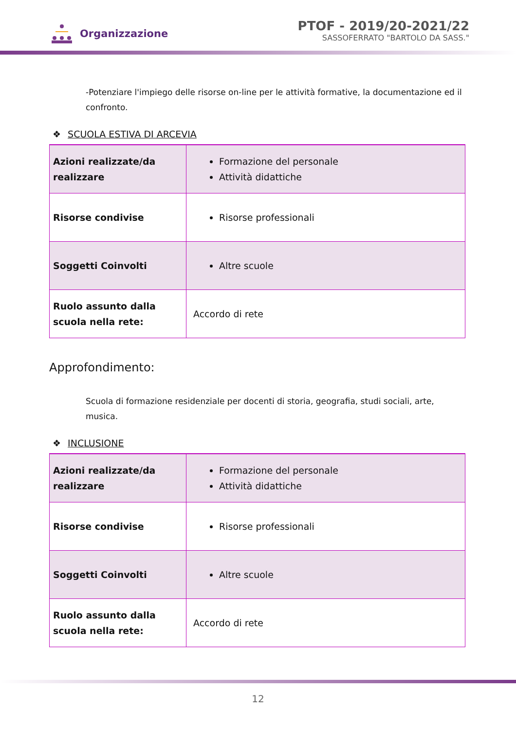Organizzazione
PTOF - 2019/20-2021/22
SASSOFERRATO "BARTOLO DA SASS."
-Potenziare l'impiego delle risorse on-line per le attività formative, la documentazione ed il confronto.
❖ SCUOLA ESTIVA DI ARCEVIA
| Azioni realizzate/da realizzare | Formazione del personale Attività didattiche |
| Risorse condivise | Risorse professionali |
| Soggetti Coinvolti | Altre scuole |
| Ruolo assunto dalla scuola nella rete: | Accordo di rete |
Approfondimento:
Scuola di formazione residenziale per docenti di storia, geografia, studi sociali, arte, musica.
❖ INCLUSIONE
| Azioni realizzate/da realizzare | Formazione del personale Attività didattiche |
| Risorse condivise | Risorse professionali |
| Soggetti Coinvolti | Altre scuole |
| Ruolo assunto dalla scuola nella rete: | Accordo di rete |
12